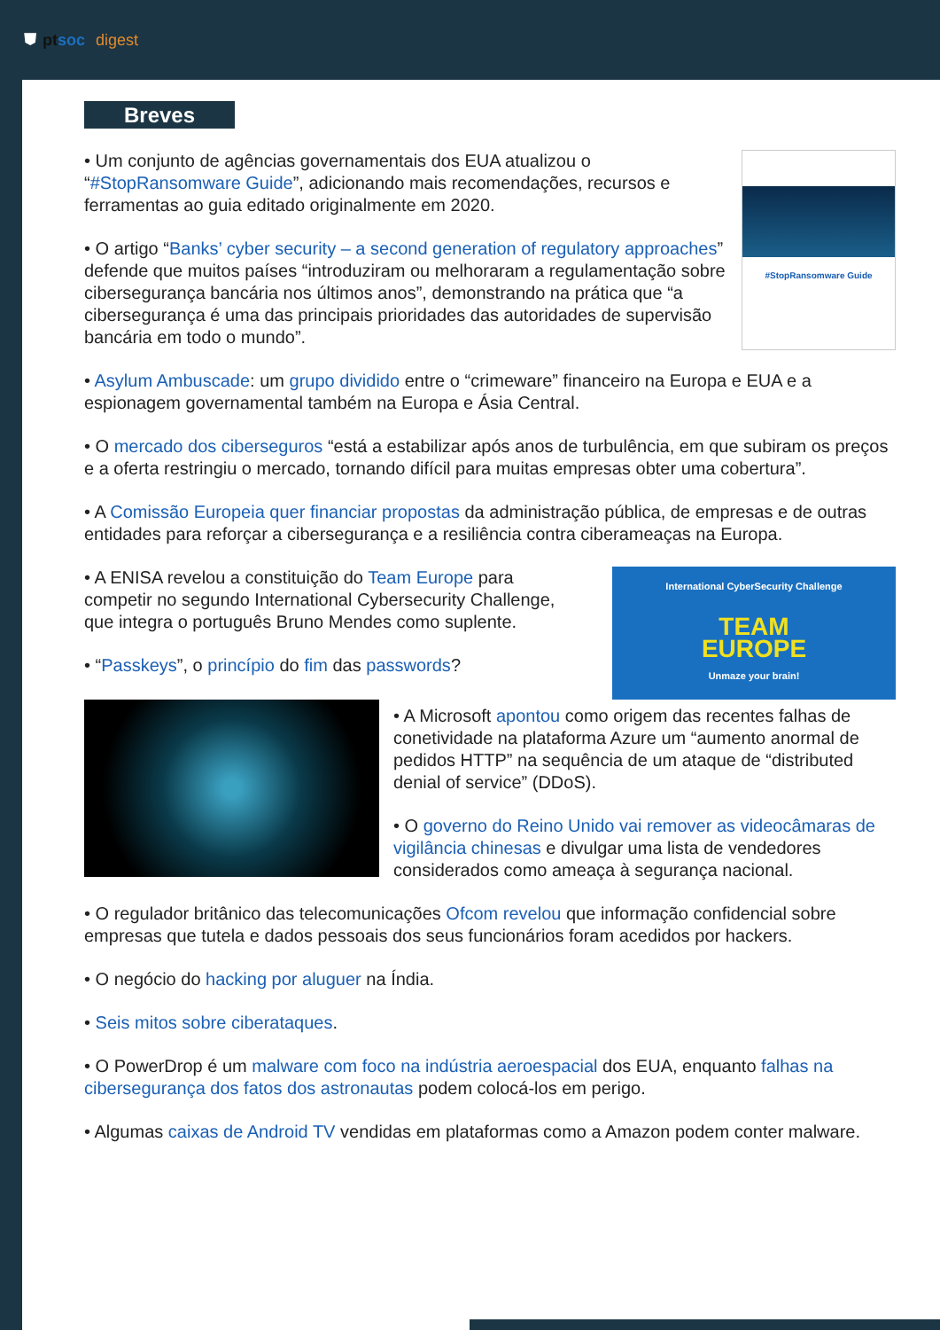⛊ ptsoc digest
Breves
• Um conjunto de agências governamentais dos EUA atualizou o “#StopRansomware Guide”, adicionando mais recomendações, recursos e ferramentas ao guia editado originalmente em 2020.
• O artigo “Banks’ cyber security – a second generation of regulatory approaches” defende que muitos países “introduziram ou melhoraram a regulamentação sobre cibersegurança bancária nos últimos anos”, demonstrando na prática que “a cibersegurança é uma das principais prioridades das autoridades de supervisão bancária em todo o mundo”.
#StopRansomware Guide
• Asylum Ambuscade: um grupo dividido entre o “crimeware” financeiro na Europa e EUA e a espionagem governamental também na Europa e Ásia Central.
• O mercado dos ciberseguros “está a estabilizar após anos de turbulência, em que subiram os preços e a oferta restringiu o mercado, tornando difícil para muitas empresas obter uma cobertura”.
• A Comissão Europeia quer financiar propostas da administração pública, de empresas e de outras entidades para reforçar a cibersegurança e a resiliência contra ciberameaças na Europa.
• A ENISA revelou a constituição do Team Europe para competir no segundo International Cybersecurity Challenge, que integra o português Bruno Mendes como suplente.
• “Passkeys”, o princípio do fim das passwords?
International CyberSecurity Challenge
TEAM
EUROPE
Unmaze your brain!
• A Microsoft apontou como origem das recentes falhas de conetividade na plataforma Azure um “aumento anormal de pedidos HTTP” na sequência de um ataque de “distributed denial of service” (DDoS).
• O governo do Reino Unido vai remover as videocâmaras de vigilância chinesas e divulgar uma lista de vendedores considerados como ameaça à segurança nacional.
• O regulador britânico das telecomunicações Ofcom revelou que informação confidencial sobre empresas que tutela e dados pessoais dos seus funcionários foram acedidos por hackers.
• O negócio do hacking por aluguer na Índia.
• Seis mitos sobre ciberataques.
• O PowerDrop é um malware com foco na indústria aeroespacial dos EUA, enquanto falhas na cibersegurança dos fatos dos astronautas podem colocá-los em perigo.
• Algumas caixas de Android TV vendidas em plataformas como a Amazon podem conter malware.